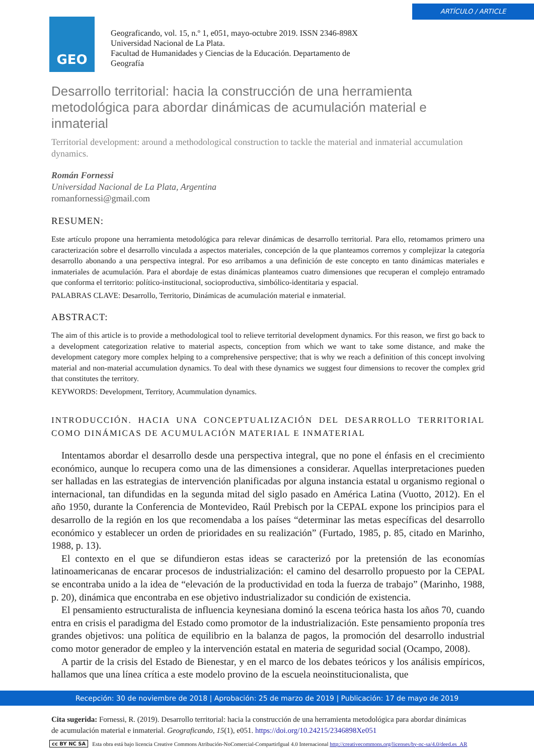ARTÍCULO / ARTICLE
GEO
Geograficando, vol. 15, n.º 1, e051, mayo-octubre 2019. ISSN 2346-898X
Universidad Nacional de La Plata.
Facultad de Humanidades y Ciencias de la Educación. Departamento de
Geografía
Desarrollo territorial: hacia la construcción de una herramienta metodológica para abordar dinámicas de acumulación material e inmaterial
Territorial development: around a methodological construction to tackle the material and inmaterial accumulation dynamics.
Román Fornessi
Universidad Nacional de La Plata, Argentina
romanfornessi@gmail.com
RESUMEN:
Este artículo propone una herramienta metodológica para relevar dinámicas de desarrollo territorial. Para ello, retomamos primero una caracterización sobre el desarrollo vinculada a aspectos materiales, concepción de la que planteamos corrernos y complejizar la categoría desarrollo abonando a una perspectiva integral. Por eso arribamos a una definición de este concepto en tanto dinámicas materiales e inmateriales de acumulación. Para el abordaje de estas dinámicas planteamos cuatro dimensiones que recuperan el complejo entramado que conforma el territorio: político-institucional, socioproductiva, simbólico-identitaria y espacial.
PALABRAS CLAVE: Desarrollo, Territorio, Dinámicas de acumulación material e inmaterial.
ABSTRACT:
The aim of this article is to provide a methodological tool to relieve territorial development dynamics. For this reason, we first go back to a development categorization relative to material aspects, conception from which we want to take some distance, and make the development category more complex helping to a comprehensive perspective; that is why we reach a definition of this concept involving material and non-material accumulation dynamics. To deal with these dynamics we suggest four dimensions to recover the complex grid that constitutes the territory.
KEYWORDS: Development, Territory, Acummulation dynamics.
INTRODUCCIÓN. HACIA UNA CONCEPTUALIZACIÓN DEL DESARROLLO TERRITORIAL COMO DINÁMICAS DE ACUMULACIÓN MATERIAL E INMATERIAL
Intentamos abordar el desarrollo desde una perspectiva integral, que no pone el énfasis en el crecimiento económico, aunque lo recupera como una de las dimensiones a considerar. Aquellas interpretaciones pueden ser halladas en las estrategias de intervención planificadas por alguna instancia estatal u organismo regional o internacional, tan difundidas en la segunda mitad del siglo pasado en América Latina (Vuotto, 2012). En el año 1950, durante la Conferencia de Montevideo, Raúl Prebisch por la CEPAL expone los principios para el desarrollo de la región en los que recomendaba a los países “determinar las metas específicas del desarrollo económico y establecer un orden de prioridades en su realización” (Furtado, 1985, p. 85, citado en Marinho, 1988, p. 13).
El contexto en el que se difundieron estas ideas se caracterizó por la pretensión de las economías latinoamericanas de encarar procesos de industrialización: el camino del desarrollo propuesto por la CEPAL se encontraba unido a la idea de “elevación de la productividad en toda la fuerza de trabajo” (Marinho, 1988, p. 20), dinámica que encontraba en ese objetivo industrializador su condición de existencia.
El pensamiento estructuralista de influencia keynesiana dominó la escena teórica hasta los años 70, cuando entra en crisis el paradigma del Estado como promotor de la industrialización. Este pensamiento proponía tres grandes objetivos: una política de equilibrio en la balanza de pagos, la promoción del desarrollo industrial como motor generador de empleo y la intervención estatal en materia de seguridad social (Ocampo, 2008).
A partir de la crisis del Estado de Bienestar, y en el marco de los debates teóricos y los análisis empíricos, hallamos que una línea crítica a este modelo provino de la escuela neoinstitucionalista, que
Recepción: 30 de noviembre de 2018 | Aprobación: 25 de marzo de 2019 | Publicación: 17 de mayo de 2019
Cita sugerida: Fornessi, R. (2019). Desarrollo territorial: hacia la construcción de una herramienta metodológica para abordar dinámicas de acumulación material e inmaterial. Geograficando, 15(1), e051. https://doi.org/10.24215/2346898Xe051
cc BY NC SA Esta obra está bajo licencia Creative Commons Atribución-NoComercial-CompartirIgual 4.0 Internacional http://creativecommons.org/licenses/by-nc-sa/4.0/deed.es_AR